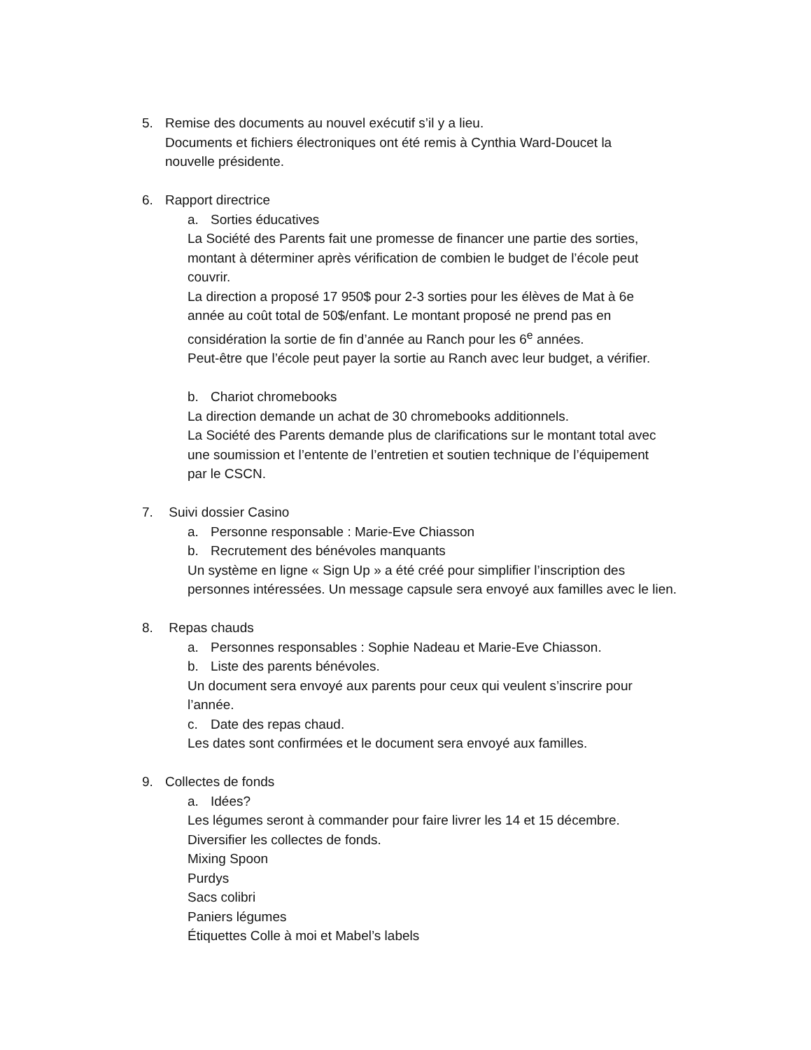5. Remise des documents au nouvel exécutif s’il y a lieu.
Documents et fichiers électroniques ont été remis à Cynthia Ward-Doucet la
nouvelle présidente.
6. Rapport directrice
a. Sorties éducatives
La Société des Parents fait une promesse de financer une partie des sorties,
montant à déterminer après vérification de combien le budget de l’école peut
couvrir.
La direction a proposé 17 950$ pour 2-3 sorties pour les élèves de Mat à 6e
année au coût total de 50$/enfant. Le montant proposé ne prend pas en
considération la sortie de fin d’année au Ranch pour les 6<sup>e</sup> années.
Peut-être que l’école peut payer la sortie au Ranch avec leur budget, a vérifier.
b. Chariot chromebooks
La direction demande un achat de 30 chromebooks additionnels.
La Société des Parents demande plus de clarifications sur le montant total avec
une soumission et l’entente de l’entretien et soutien technique de l’équipement
par le CSCN.
7. Suivi dossier Casino
a. Personne responsable : Marie-Eve Chiasson
b. Recrutement des bénévoles manquants
Un système en ligne « Sign Up » a été créé pour simplifier l’inscription des
personnes intéressées. Un message capsule sera envoyé aux familles avec le lien.
8. Repas chauds
a. Personnes responsables : Sophie Nadeau et Marie-Eve Chiasson.
b. Liste des parents bénévoles.
Un document sera envoyé aux parents pour ceux qui veulent s’inscrire pour
l’année.
c. Date des repas chaud.
Les dates sont confirmées et le document sera envoyé aux familles.
9. Collectes de fonds
a. Idées?
Les légumes seront à commander pour faire livrer les 14 et 15 décembre.
Diversifier les collectes de fonds.
Mixing Spoon
Purdys
Sacs colibri
Paniers légumes
Étiquettes Colle à moi et Mabel’s labels